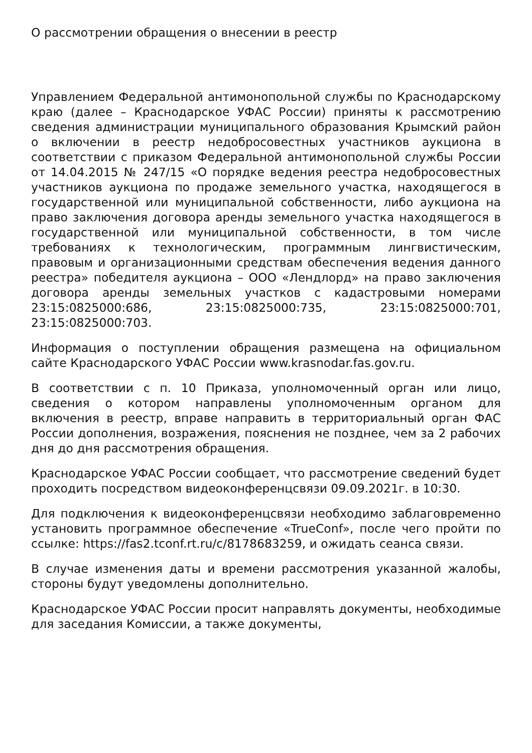О рассмотрении обращения о внесении в реестр
Управлением Федеральной антимонопольной службы по Краснодарскому краю (далее – Краснодарское УФАС России) приняты к рассмотрению сведения администрации муниципального образования Крымский район о включении в реестр недобросовестных участников аукциона в соответствии с приказом Федеральной антимонопольной службы России от 14.04.2015 № 247/15 «О порядке ведения реестра недобросовестных участников аукциона по продаже земельного участка, находящегося в государственной или муниципальной собственности, либо аукциона на право заключения договора аренды земельного участка находящегося в государственной или муниципальной собственности, в том числе требованиях к технологическим, программным лингвистическим, правовым и организационными средствам обеспечения ведения данного реестра» победителя аукциона – ООО «Лендлорд» на право заключения договора аренды земельных участков с кадастровыми номерами 23:15:0825000:686, 23:15:0825000:735, 23:15:0825000:701, 23:15:0825000:703.
Информация о поступлении обращения размещена на официальном сайте Краснодарского УФАС России www.krasnodar.fas.gov.ru.
В соответствии с п. 10 Приказа, уполномоченный орган или лицо, сведения о котором направлены уполномоченным органом для включения в реестр, вправе направить в территориальный орган ФАС России дополнения, возражения, пояснения не позднее, чем за 2 рабочих дня до дня рассмотрения обращения.
Краснодарское УФАС России сообщает, что рассмотрение сведений будет проходить посредством видеоконференцсвязи 09.09.2021г. в 10:30.
Для подключения к видеоконференцсвязи необходимо заблаговременно установить программное обеспечение «TrueConf», после чего пройти по ссылке: https://fas2.tconf.rt.ru/c/8178683259, и ожидать сеанса связи.
В случае изменения даты и времени рассмотрения указанной жалобы, стороны будут уведомлены дополнительно.
Краснодарское УФАС России просит направлять документы, необходимые для заседания Комиссии, а также документы,